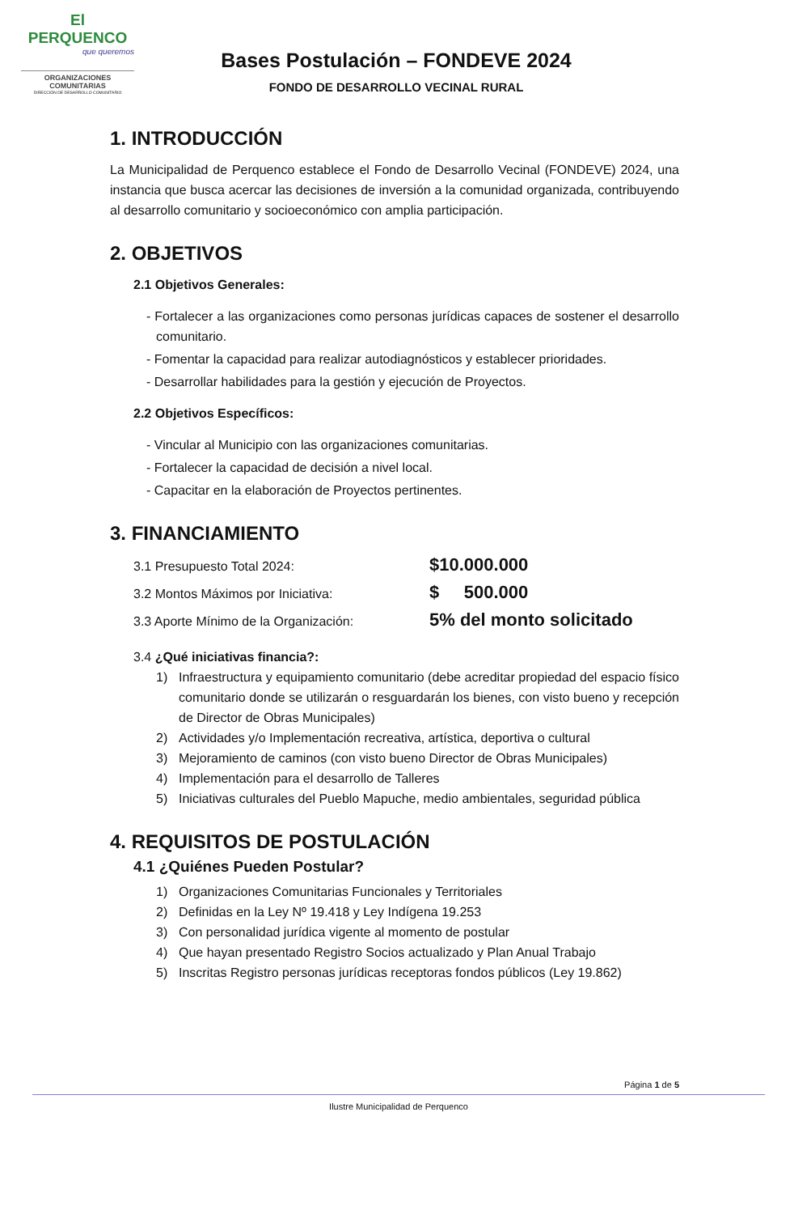El PERQUENCO
que queremos
ORGANIZACIONES
COMUNITARIAS
DIRECCIÓN DE DESARROLLO COMUNITARIO
Bases Postulación – FONDEVE 2024
FONDO DE DESARROLLO VECINAL RURAL
1. INTRODUCCIÓN
La Municipalidad de Perquenco establece el Fondo de Desarrollo Vecinal (FONDEVE) 2024, una instancia que busca acercar las decisiones de inversión a la comunidad organizada, contribuyendo al desarrollo comunitario y socioeconómico con amplia participación.
2. OBJETIVOS
2.1 Objetivos Generales:
- Fortalecer a las organizaciones como personas jurídicas capaces de sostener el desarrollo comunitario.
- Fomentar la capacidad para realizar autodiagnósticos y establecer prioridades.
- Desarrollar habilidades para la gestión y ejecución de Proyectos.
2.2 Objetivos Específicos:
- Vincular al Municipio con las organizaciones comunitarias.
- Fortalecer la capacidad de decisión a nivel local.
- Capacitar en la elaboración de Proyectos pertinentes.
3. FINANCIAMIENTO
3.1 Presupuesto Total 2024: $10.000.000
3.2 Montos Máximos por Iniciativa: $ 500.000
3.3 Aporte Mínimo de la Organización: 5% del monto solicitado
3.4 ¿Qué iniciativas financia?:
1) Infraestructura y equipamiento comunitario (debe acreditar propiedad del espacio físico comunitario donde se utilizarán o resguardarán los bienes, con visto bueno y recepción de Director de Obras Municipales)
2) Actividades y/o Implementación recreativa, artística, deportiva o cultural
3) Mejoramiento de caminos (con visto bueno Director de Obras Municipales)
4) Implementación para el desarrollo de Talleres
5) Iniciativas culturales del Pueblo Mapuche, medio ambientales, seguridad pública
4. REQUISITOS DE POSTULACIÓN
4.1 ¿Quiénes Pueden Postular?
1) Organizaciones Comunitarias Funcionales y Territoriales
2) Definidas en la Ley Nº 19.418 y Ley Indígena 19.253
3) Con personalidad jurídica vigente al momento de postular
4) Que hayan presentado Registro Socios actualizado y Plan Anual Trabajo
5) Inscritas Registro personas jurídicas receptoras fondos públicos (Ley 19.862)
Página 1 de 5
Ilustre Municipalidad de Perquenco